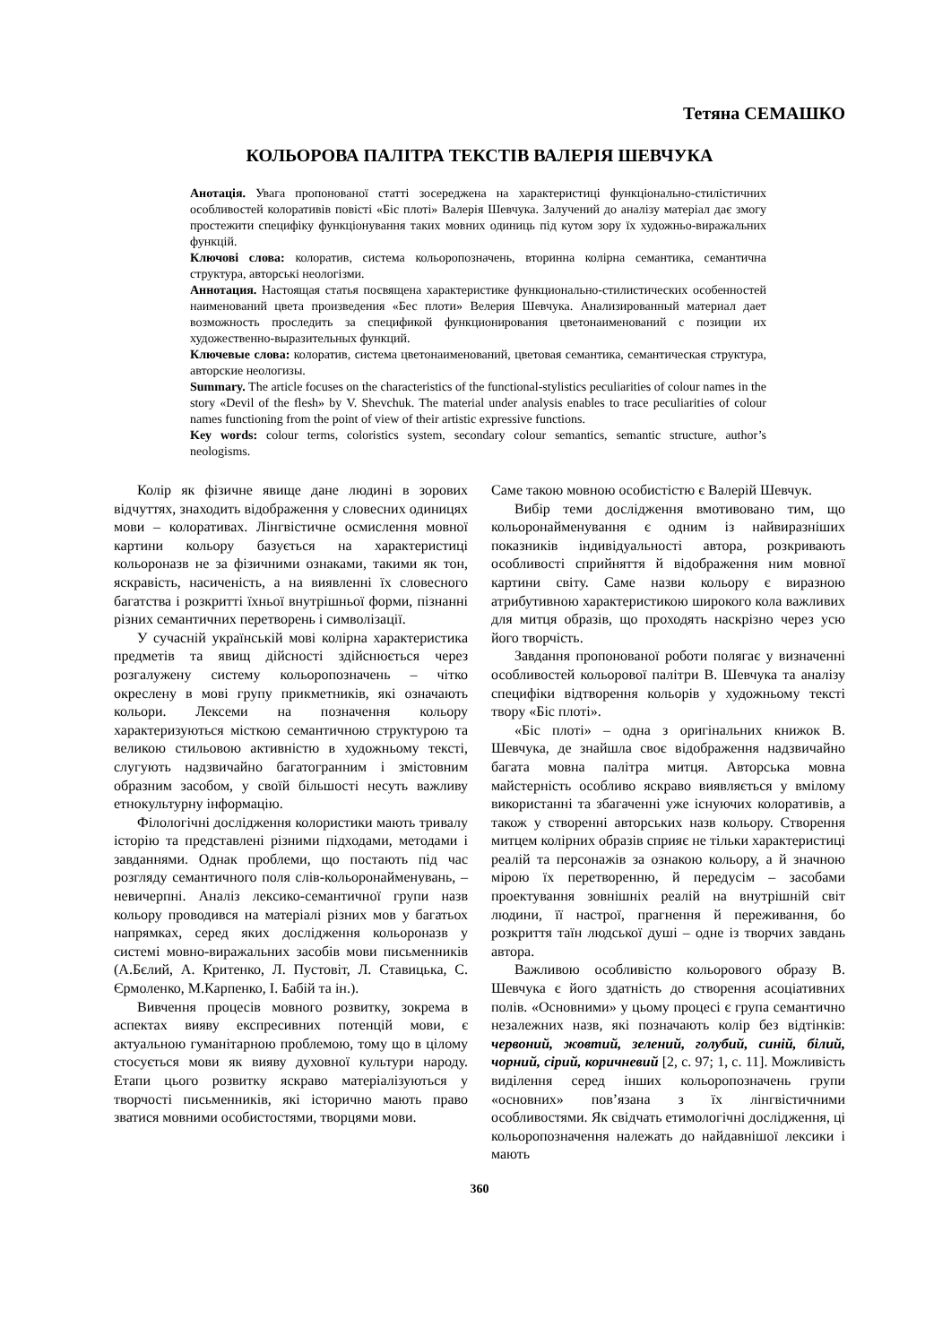Тетяна СЕМАШКО
КОЛЬОРОВА ПАЛІТРА ТЕКСТІВ ВАЛЕРІЯ ШЕВЧУКА
Анотація. Увага пропонованої статті зосереджена на характеристиці функціонально-стилістичних особливостей колоративів повісті «Біс плоті» Валерія Шевчука. Залучений до аналізу матеріал дає змогу простежити специфіку функціонування таких мовних одиниць під кутом зору їх художньо-виражальних функцій.
Ключові слова: колоратив, система кольоропозначень, вторинна колірна семантика, семантична структура, авторські неологізми.
Аннотация. Настоящая статья посвящена характеристике функционально-стилистических особенностей наименований цвета произведения «Бес плоти» Велерия Шевчука. Анализированный материал дает возможность проследить за спецификой функционирования цветонаименований с позиции их художественно-выразительных функций.
Ключевые слова: колоратив, система цветонаименований, цветовая семантика, семантическая структура, авторские неологизы.
Summary. The article focuses on the characteristics of the functional-stylistics peculiarities of colour names in the story «Devil of the flesh» by V. Shevchuk. The material under analysis enables to trace peculiarities of colour names functioning from the point of view of their artistic expressive functions.
Key words: colour terms, coloristics system, secondary colour semantics, semantic structure, author’s neologisms.
Колір як фізичне явище дане людині в зорових відчуттях, знаходить відображення у словесних одиницях мови – колоративах. Лінгвістичне осмислення мовної картини кольору базується на характеристиці кольороназв не за фізичними ознаками, такими як тон, яскравість, насиченість, а на виявленні їх словесного багатства і розкритті їхньої внутрішньої форми, пізнанні різних семантичних перетворень і символізації.
У сучасній українській мові колірна характеристика предметів та явищ дійсності здійснюється через розгалужену систему кольоропозначень – чітко окреслену в мові групу прикметників, які означають кольори. Лексеми на позначення кольору характеризуються місткою семантичною структурою та великою стильовою активністю в художньому тексті, слугують надзвичайно багатогранним і змістовним образним засобом, у своїй більшості несуть важливу етнокультурну інформацію.
Філологічні дослідження колористики мають тривалу історію та представлені різними підходами, методами і завданнями. Однак проблеми, що постають під час розгляду семантичного поля слів-кольоронайменувань, – невичерпні. Аналіз лексико-семантичної групи назв кольору проводився на матеріалі різних мов у багатьох напрямках, серед яких дослідження кольороназв у системі мовно-виражальних засобів мови письменників (А.Бєлий, А. Критенко, Л. Пустовіт, Л. Ставицька, С. Єрмоленко, М.Карпенко, І. Бабій та ін.).
Вивчення процесів мовного розвитку, зокрема в аспектах вияву експресивних потенцій мови, є актуальною гуманітарною проблемою, тому що в цілому стосується мови як вияву духовної культури народу. Етапи цього розвитку яскраво матеріалізуються у творчості письменників, які історично мають право зватися мовними особистостями, творцями мови.
Саме такою мовною особистістю є Валерій Шевчук.
Вибір теми дослідження вмотивовано тим, що кольоронайменування є одним із найвиразніших показників індивідуальності автора, розкривають особливості сприйняття й відображення ним мовної картини світу. Саме назви кольору є виразною атрибутивною характеристикою широкого кола важливих для митця образів, що проходять наскрізно через усю його творчість.
Завдання пропонованої роботи полягає у визначенні особливостей кольорової палітри В. Шевчука та аналізу специфіки відтворення кольорів у художньому тексті твору «Біс плоті».
«Біс плоті» – одна з оригінальних книжок В. Шевчука, де знайшла своє відображення надзвичайно багата мовна палітра митця. Авторська мовна майстерність особливо яскраво виявляється у вмілому використанні та збагаченні уже існуючих колоративів, а також у створенні авторських назв кольору. Створення митцем колірних образів сприяє не тільки характеристиці реалій та персонажів за ознакою кольору, а й значною мірою їх перетворенню, й передусім – засобами проектування зовнішніх реалій на внутрішній світ людини, її настрої, прагнення й переживання, бо розкриття таїн людської душі – одне із творчих завдань автора.
Важливою особливістю кольорового образу В. Шевчука є його здатність до створення асоціативних полів. «Основними» у цьому процесі є група семантично незалежних назв, які позначають колір без відтінків: червоний, жовтий, зелений, голубий, синій, білий, чорний, сірий, коричневий [2, с. 97; 1, с. 11]. Можливість виділення серед інших кольоропозначень групи «основних» пов’язана з їх лінгвістичними особливостями. Як свідчать етимологічні дослідження, ці кольоропозначення належать до найдавнішої лексики і мають
360